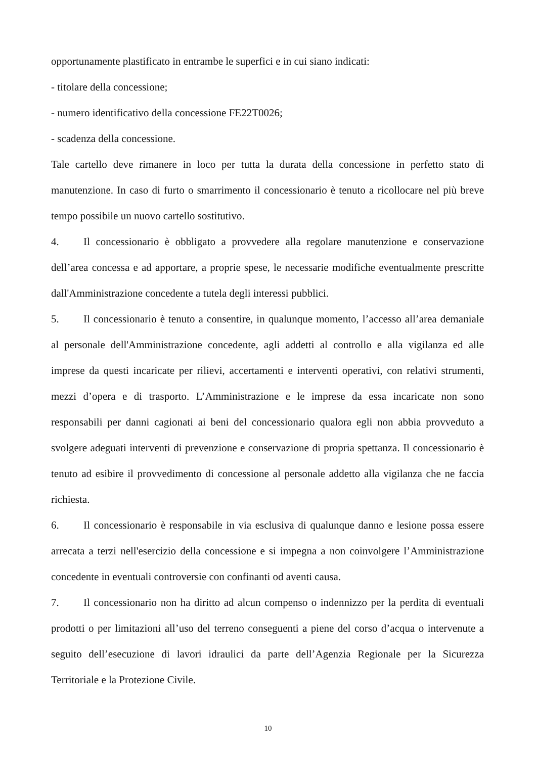opportunamente plastificato in entrambe le superfici e in cui siano indicati:
- titolare della concessione;
- numero identificativo della concessione FE22T0026;
- scadenza della concessione.
Tale cartello deve rimanere in loco per tutta la durata della concessione in perfetto stato di manutenzione. In caso di furto o smarrimento il concessionario è tenuto a ricollocare nel più breve tempo possibile un nuovo cartello sostitutivo.
4. Il concessionario è obbligato a provvedere alla regolare manutenzione e conservazione dell’area concessa e ad apportare, a proprie spese, le necessarie modifiche eventualmente prescritte dall'Amministrazione concedente a tutela degli interessi pubblici.
5. Il concessionario è tenuto a consentire, in qualunque momento, l’accesso all’area demaniale al personale dell'Amministrazione concedente, agli addetti al controllo e alla vigilanza ed alle imprese da questi incaricate per rilievi, accertamenti e interventi operativi, con relativi strumenti, mezzi d’opera e di trasporto. L’Amministrazione e le imprese da essa incaricate non sono responsabili per danni cagionati ai beni del concessionario qualora egli non abbia provveduto a svolgere adeguati interventi di prevenzione e conservazione di propria spettanza. Il concessionario è tenuto ad esibire il provvedimento di concessione al personale addetto alla vigilanza che ne faccia richiesta.
6. Il concessionario è responsabile in via esclusiva di qualunque danno e lesione possa essere arrecata a terzi nell'esercizio della concessione e si impegna a non coinvolgere l’Amministrazione concedente in eventuali controversie con confinanti od aventi causa.
7. Il concessionario non ha diritto ad alcun compenso o indennizzo per la perdita di eventuali prodotti o per limitazioni all’uso del terreno conseguenti a piene del corso d’acqua o intervenute a seguito dell’esecuzione di lavori idraulici da parte dell’Agenzia Regionale per la Sicurezza Territoriale e la Protezione Civile.
10